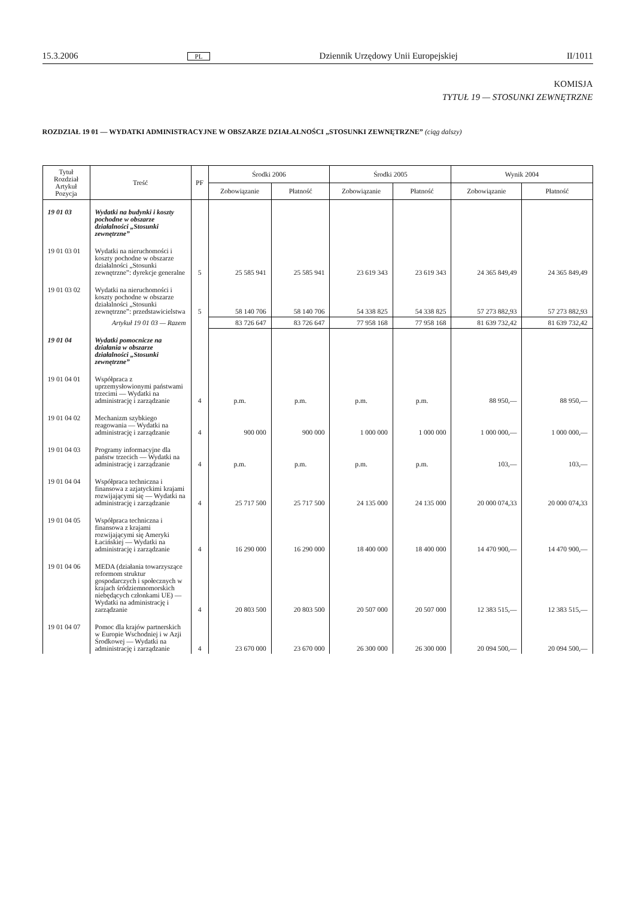15.3.2006 PL Dziennik Urzędowy Unii Europejskiej II/1011
KOMISJA
TYTUŁ 19 — STOSUNKI ZEWNĘTRZNE
ROZDZIAŁ 19 01 — WYDATKI ADMINISTRACYJNE W OBSZARZE DZIAŁALNOŚCI „STOSUNKI ZEWNĘTRZNE” (ciąg dalszy)
| Tytuł Rozdział Artykuł Pozycja | Treść | PF | Środki 2006 | | Środki 2005 | | Wynik 2004 | |
| --- | --- | --- | --- | --- | --- | --- | --- | --- |
| | | | Zobowiązanie | Płatność | Zobowiązanie | Płatność | Zobowiązanie | Płatność |
| 19 01 03 | Wydatki na budynki i koszty pochodne w obszarze działalności „Stosunki zewnętrzne” | | | | | | | |
| 19 01 03 01 | Wydatki na nieruchomości i koszty pochodne w obszarze działalności „Stosunki zewnętrzne”: dyrekcje generalne | 5 | 25 585 941 | 25 585 941 | 23 619 343 | 23 619 343 | 24 365 849,49 | 24 365 849,49 |
| 19 01 03 02 | Wydatki na nieruchomości i koszty pochodne w obszarze działalności „Stosunki zewnętrzne”: przedstawicielstwa | 5 | 58 140 706 | 58 140 706 | 54 338 825 | 54 338 825 | 57 273 882,93 | 57 273 882,93 |
| | Artykuł 19 01 03 — Razem | | 83 726 647 | 83 726 647 | 77 958 168 | 77 958 168 | 81 639 732,42 | 81 639 732,42 |
| 19 01 04 | Wydatki pomocnicze na działania w obszarze działalności „Stosunki zewnętrzne” | | | | | | | |
| 19 01 04 01 | Współpraca z uprzemysłowionymi państwami trzecimi — Wydatki na administrację i zarządzanie | 4 | p.m. | p.m. | p.m. | p.m. | 88 950,— | 88 950,— |
| 19 01 04 02 | Mechanizm szybkiego reagowania — Wydatki na administrację i zarządzanie | 4 | 900 000 | 900 000 | 1 000 000 | 1 000 000 | 1 000 000,— | 1 000 000,— |
| 19 01 04 03 | Programy informacyjne dla państw trzecich — Wydatki na administrację i zarządzanie | 4 | p.m. | p.m. | p.m. | p.m. | 103,— | 103,— |
| 19 01 04 04 | Współpraca techniczna i finansowa z azjatyckimi krajami rozwijającymi się — Wydatki na administrację i zarządzanie | 4 | 25 717 500 | 25 717 500 | 24 135 000 | 24 135 000 | 20 000 074,33 | 20 000 074,33 |
| 19 01 04 05 | Współpraca techniczna i finansowa z krajami rozwijającymi się Ameryki Łacińskiej — Wydatki na administrację i zarządzanie | 4 | 16 290 000 | 16 290 000 | 18 400 000 | 18 400 000 | 14 470 900,— | 14 470 900,— |
| 19 01 04 06 | MEDA (działania towarzyszące reformom struktur gospodarczych i społecznych w krajach śródziemnomorskich niebędących członkami UE) — Wydatki na administrację i zarządzanie | 4 | 20 803 500 | 20 803 500 | 20 507 000 | 20 507 000 | 12 383 515,— | 12 383 515,— |
| 19 01 04 07 | Pomoc dla krajów partnerskich w Europie Wschodniej i w Azji Środkowej — Wydatki na administrację i zarządzanie | 4 | 23 670 000 | 23 670 000 | 26 300 000 | 26 300 000 | 20 094 500,— | 20 094 500,— |